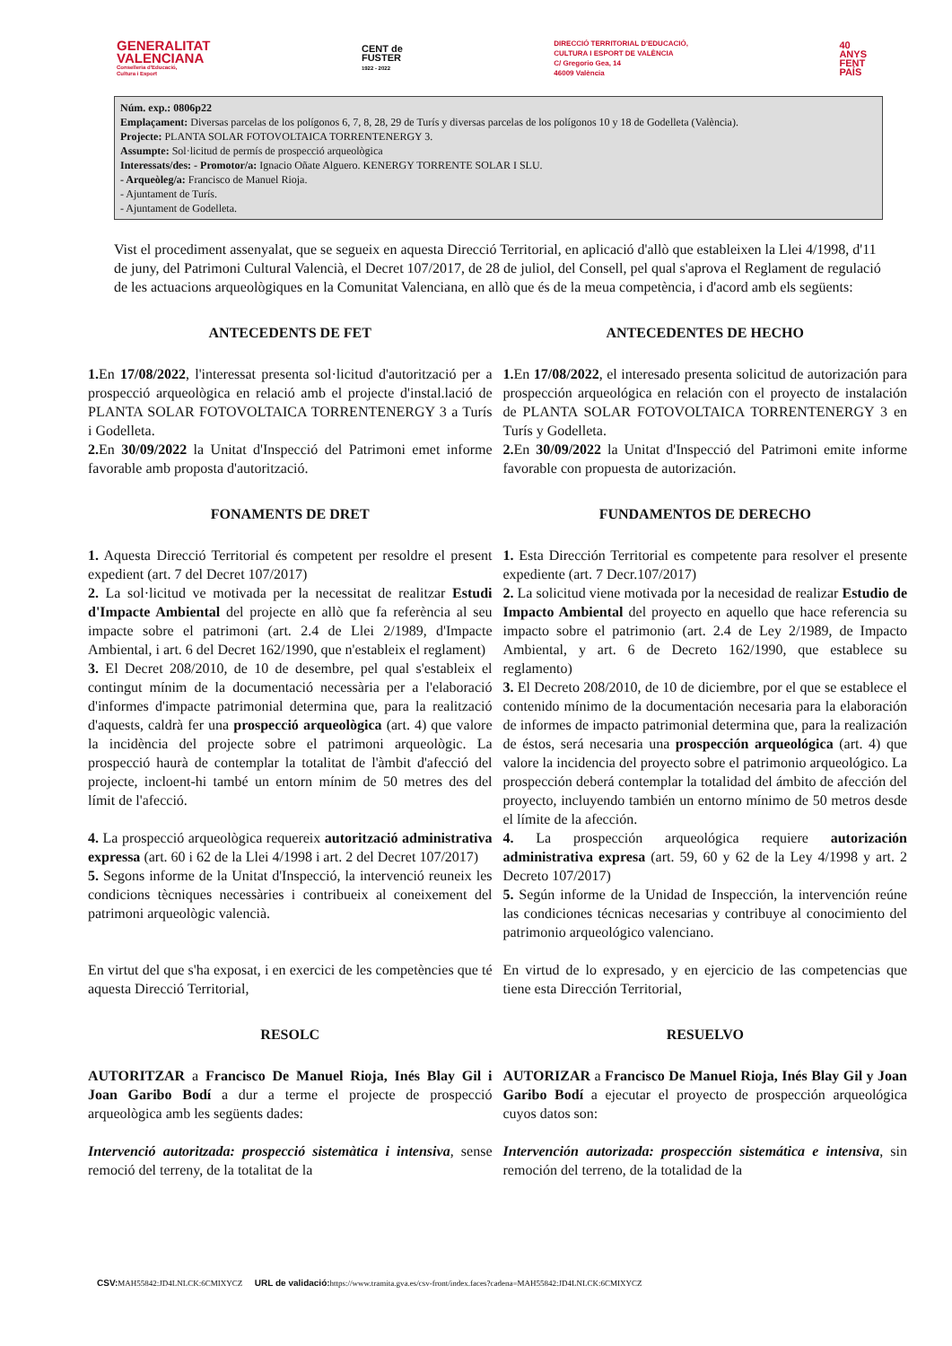GENERALITAT
VALENCIANA
Conselleria d'Educació,
Cultura i Esport
CENT de
FUSTER
1922 - 2022
DIRECCIÓ TERRITORIAL D'EDUCACIÓ,
CULTURA I ESPORT DE VALÈNCIA
C/ Gregorio Gea, 14
46009 València
40
ANYS
FENT
PAÍS
Núm. exp.: 0806p22
Emplaçament: Diversas parcelas de los polígonos 6, 7, 8, 28, 29 de Turís y diversas parcelas de los polígonos 10 y 18 de Godelleta (València).
Projecte: PLANTA SOLAR FOTOVOLTAICA TORRENTENERGY 3.
Assumpte: Sol·licitud de permís de prospecció arqueològica
Interessats/des: - Promotor/a: Ignacio Oñate Alguero. KENERGY TORRENTE SOLAR I SLU.
- Arqueòleg/a: Francisco de Manuel Rioja.
- Ajuntament de Turís.
- Ajuntament de Godelleta.
Vist el procediment assenyalat, que se segueix en aquesta Direcció Territorial, en aplicació d'allò que estableixen la Llei 4/1998, d'11 de juny, del Patrimoni Cultural Valencià, el Decret 107/2017, de 28 de juliol, del Consell, pel qual s'aprova el Reglament de regulació de les actuacions arqueològiques en la Comunitat Valenciana, en allò que és de la meua competència, i d'acord amb els següents:
ANTECEDENTS DE FET
1. En 17/08/2022, l'interessat presenta sol·licitud d'autorització per a prospecció arqueològica en relació amb el projecte d'instal.lació de PLANTA SOLAR FOTOVOLTAICA TORRENTENERGY 3 a Turís i Godelleta.
2. En 30/09/2022 la Unitat d'Inspecció del Patrimoni emet informe favorable amb proposta d'autorització.
FONAMENTS DE DRET
1. Aquesta Direcció Territorial és competent per resoldre el present expedient (art. 7 del Decret 107/2017)
2. La sol·licitud ve motivada per la necessitat de realitzar Estudi d'Impacte Ambiental del projecte en allò que fa referència al seu impacte sobre el patrimoni (art. 2.4 de Llei 2/1989, d'Impacte Ambiental, i art. 6 del Decret 162/1990, que n'estableix el reglament)
3. El Decret 208/2010, de 10 de desembre, pel qual s'estableix el contingut mínim de la documentació necessària per a l'elaboració d'informes d'impacte patrimonial determina que, para la realització d'aquests, caldrà fer una prospecció arqueològica (art. 4) que valore la incidència del projecte sobre el patrimoni arqueològic. La prospecció haurà de contemplar la totalitat de l'àmbit d'afecció del projecte, incloent-hi també un entorn mínim de 50 metres des del límit de l'afecció.
4. La prospecció arqueològica requereix autorització administrativa expressa (art. 60 i 62 de la Llei 4/1998 i art. 2 del Decret 107/2017)
5. Segons informe de la Unitat d'Inspecció, la intervenció reuneix les condicions tècniques necessàries i contribueix al coneixement del patrimoni arqueològic valencià.
En virtut del que s'ha exposat, i en exercici de les competències que té aquesta Direcció Territorial,
RESOLC
AUTORITZAR a Francisco De Manuel Rioja, Inés Blay Gil i Joan Garibo Bodí a dur a terme el projecte de prospecció arqueològica amb les següents dades:
Intervenció autoritzada: prospecció sistemàtica i intensiva, sense remoció del terreny, de la totalitat de la
ANTECEDENTES DE HECHO
1. En 17/08/2022, el interesado presenta solicitud de autorización para prospección arqueológica en relación con el proyecto de instalación de PLANTA SOLAR FOTOVOLTAICA TORRENTENERGY 3 en Turís y Godelleta.
2. En 30/09/2022 la Unitat d'Inspecció del Patrimoni emite informe favorable con propuesta de autorización.
FUNDAMENTOS DE DERECHO
1. Esta Dirección Territorial es competente para resolver el presente expediente (art. 7 Decr.107/2017)
2. La solicitud viene motivada por la necesidad de realizar Estudio de Impacto Ambiental del proyecto en aquello que hace referencia su impacto sobre el patrimonio (art. 2.4 de Ley 2/1989, de Impacto Ambiental, y art. 6 de Decreto 162/1990, que establece su reglamento)
3. El Decreto 208/2010, de 10 de diciembre, por el que se establece el contenido mínimo de la documentación necesaria para la elaboración de informes de impacto patrimonial determina que, para la realización de éstos, será necesaria una prospección arqueológica (art. 4) que valore la incidencia del proyecto sobre el patrimonio arqueológico. La prospección deberá contemplar la totalidad del ámbito de afección del proyecto, incluyendo también un entorno mínimo de 50 metros desde el límite de la afección.
4. La prospección arqueológica requiere autorización administrativa expresa (art. 59, 60 y 62 de la Ley 4/1998 y art. 2 Decreto 107/2017)
5. Según informe de la Unidad de Inspección, la intervención reúne las condiciones técnicas necesarias y contribuye al conocimiento del patrimonio arqueológico valenciano.
En virtud de lo expresado, y en ejercicio de las competencias que tiene esta Dirección Territorial,
RESUELVO
AUTORIZAR a Francisco De Manuel Rioja, Inés Blay Gil y Joan Garibo Bodí a ejecutar el proyecto de prospección arqueológica cuyos datos son:
Intervención autorizada: prospección sistemática e intensiva, sin remoción del terreno, de la totalidad de la
CSV: MAH55842:JD4LNLCK:6CMIXYCZ URL de validació: https://www.tramita.gva.es/csv-front/index.faces?cadena=MAH55842:JD4LNLCK:6CMIXYCZ